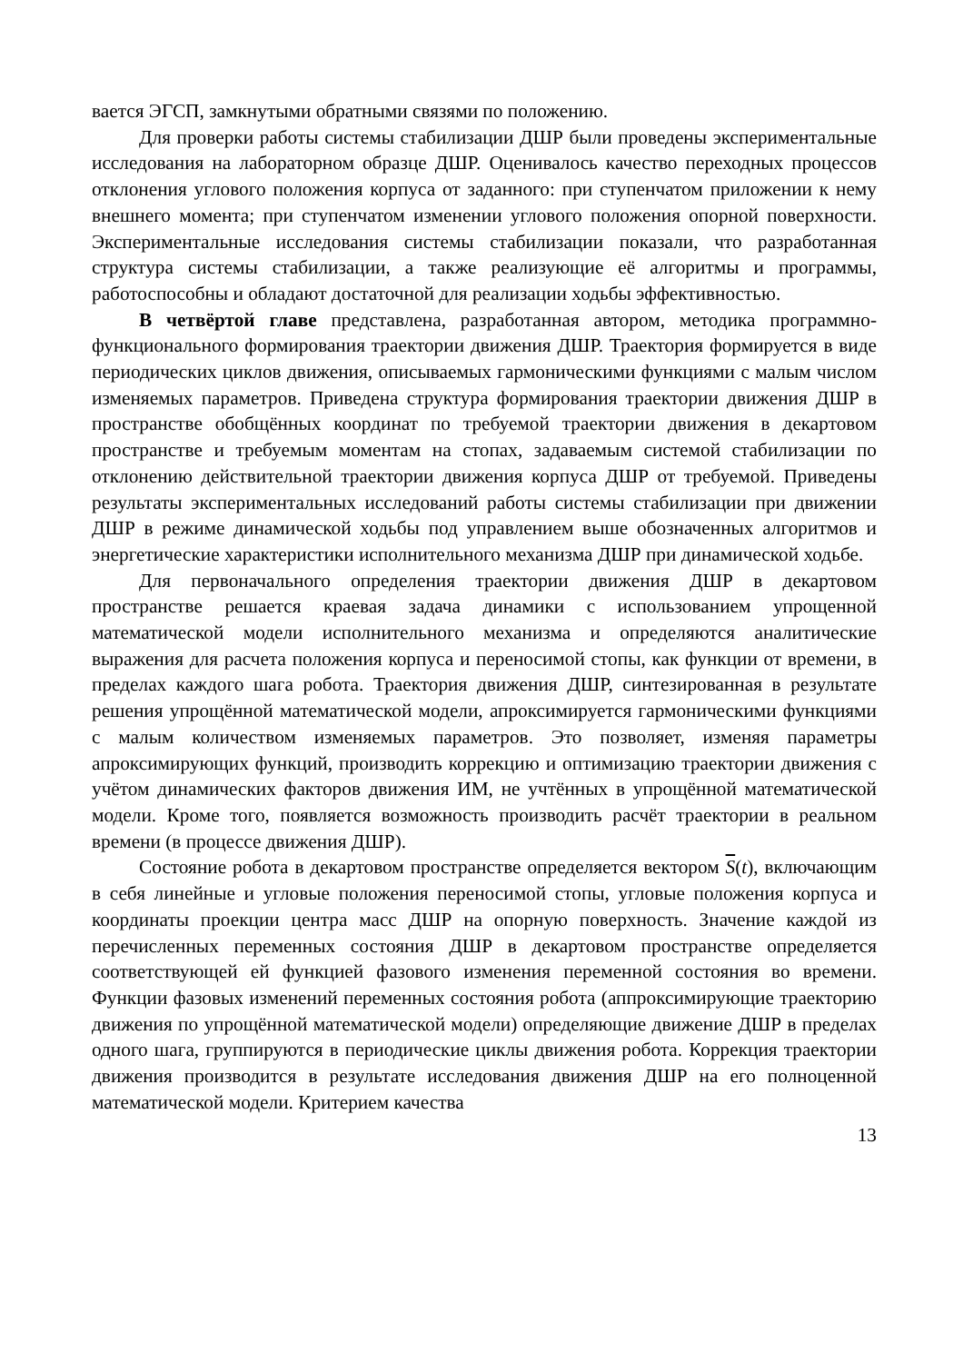вается ЭГСП, замкнутыми обратными связями по положению.
Для проверки работы системы стабилизации ДШР были проведены экспериментальные исследования на лабораторном образце ДШР. Оценивалось качество переходных процессов отклонения углового положения корпуса от заданного: при ступенчатом приложении к нему внешнего момента; при ступенчатом изменении углового положения опорной поверхности. Экспериментальные исследования системы стабилизации показали, что разработанная структура системы стабилизации, а также реализующие её алгоритмы и программы, работоспособны и обладают достаточной для реализации ходьбы эффективностью.
В четвёртой главе представлена, разработанная автором, методика программно-функционального формирования траектории движения ДШР. Траектория формируется в виде периодических циклов движения, описываемых гармоническими функциями с малым числом изменяемых параметров. Приведена структура формирования траектории движения ДШР в пространстве обобщённых координат по требуемой траектории движения в декартовом пространстве и требуемым моментам на стопах, задаваемым системой стабилизации по отклонению действительной траектории движения корпуса ДШР от требуемой. Приведены результаты экспериментальных исследований работы системы стабилизации при движении ДШР в режиме динамической ходьбы под управлением выше обозначенных алгоритмов и энергетические характеристики исполнительного механизма ДШР при динамической ходьбе.
Для первоначального определения траектории движения ДШР в декартовом пространстве решается краевая задача динамики с использованием упрощенной математической модели исполнительного механизма и определяются аналитические выражения для расчета положения корпуса и переносимой стопы, как функции от времени, в пределах каждого шага робота. Траектория движения ДШР, синтезированная в результате решения упрощённой математической модели, апроксимируется гармоническими функциями с малым количеством изменяемых параметров. Это позволяет, изменяя параметры апроксимирующих функций, производить коррекцию и оптимизацию траектории движения с учётом динамических факторов движения ИМ, не учтённых в упрощённой математической модели. Кроме того, появляется возможность производить расчёт траектории в реальном времени (в процессе движения ДШР).
Состояние робота в декартовом пространстве определяется вектором S(t), включающим в себя линейные и угловые положения переносимой стопы, угловые положения корпуса и координаты проекции центра масс ДШР на опорную поверхность. Значение каждой из перечисленных переменных состояния ДШР в декартовом пространстве определяется соответствующей ей функцией фазового изменения переменной состояния во времени. Функции фазовых изменений переменных состояния робота (аппроксимирующие траекторию движения по упрощённой математической модели) определяющие движение ДШР в пределах одного шага, группируются в периодические циклы движения робота. Коррекция траектории движения производится в результате исследования движения ДШР на его полноценной математической модели. Критерием качества
13